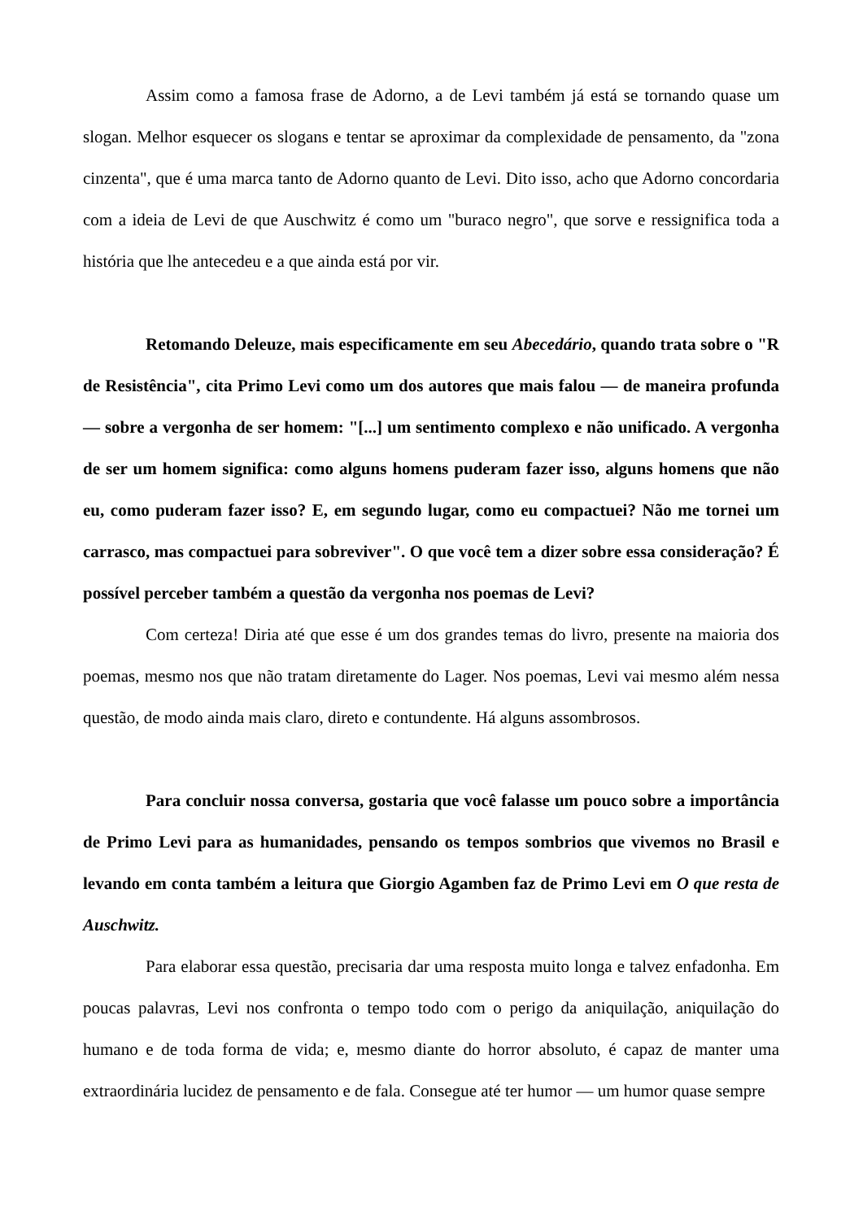Assim como a famosa frase de Adorno, a de Levi também já está se tornando quase um slogan. Melhor esquecer os slogans e tentar se aproximar da complexidade de pensamento, da "zona cinzenta", que é uma marca tanto de Adorno quanto de Levi. Dito isso, acho que Adorno concordaria com a ideia de Levi de que Auschwitz é como um "buraco negro", que sorve e ressignifica toda a história que lhe antecedeu e a que ainda está por vir.
Retomando Deleuze, mais especificamente em seu Abecedário, quando trata sobre o "R de Resistência", cita Primo Levi como um dos autores que mais falou — de maneira profunda — sobre a vergonha de ser homem: "[...] um sentimento complexo e não unificado. A vergonha de ser um homem significa: como alguns homens puderam fazer isso, alguns homens que não eu, como puderam fazer isso? E, em segundo lugar, como eu compactuei? Não me tornei um carrasco, mas compactuei para sobreviver". O que você tem a dizer sobre essa consideração? É possível perceber também a questão da vergonha nos poemas de Levi?
Com certeza! Diria até que esse é um dos grandes temas do livro, presente na maioria dos poemas, mesmo nos que não tratam diretamente do Lager. Nos poemas, Levi vai mesmo além nessa questão, de modo ainda mais claro, direto e contundente. Há alguns assombrosos.
Para concluir nossa conversa, gostaria que você falasse um pouco sobre a importância de Primo Levi para as humanidades, pensando os tempos sombrios que vivemos no Brasil e levando em conta também a leitura que Giorgio Agamben faz de Primo Levi em O que resta de Auschwitz.
Para elaborar essa questão, precisaria dar uma resposta muito longa e talvez enfadonha. Em poucas palavras, Levi nos confronta o tempo todo com o perigo da aniquilação, aniquilação do humano e de toda forma de vida; e, mesmo diante do horror absoluto, é capaz de manter uma extraordinária lucidez de pensamento e de fala. Consegue até ter humor — um humor quase sempre